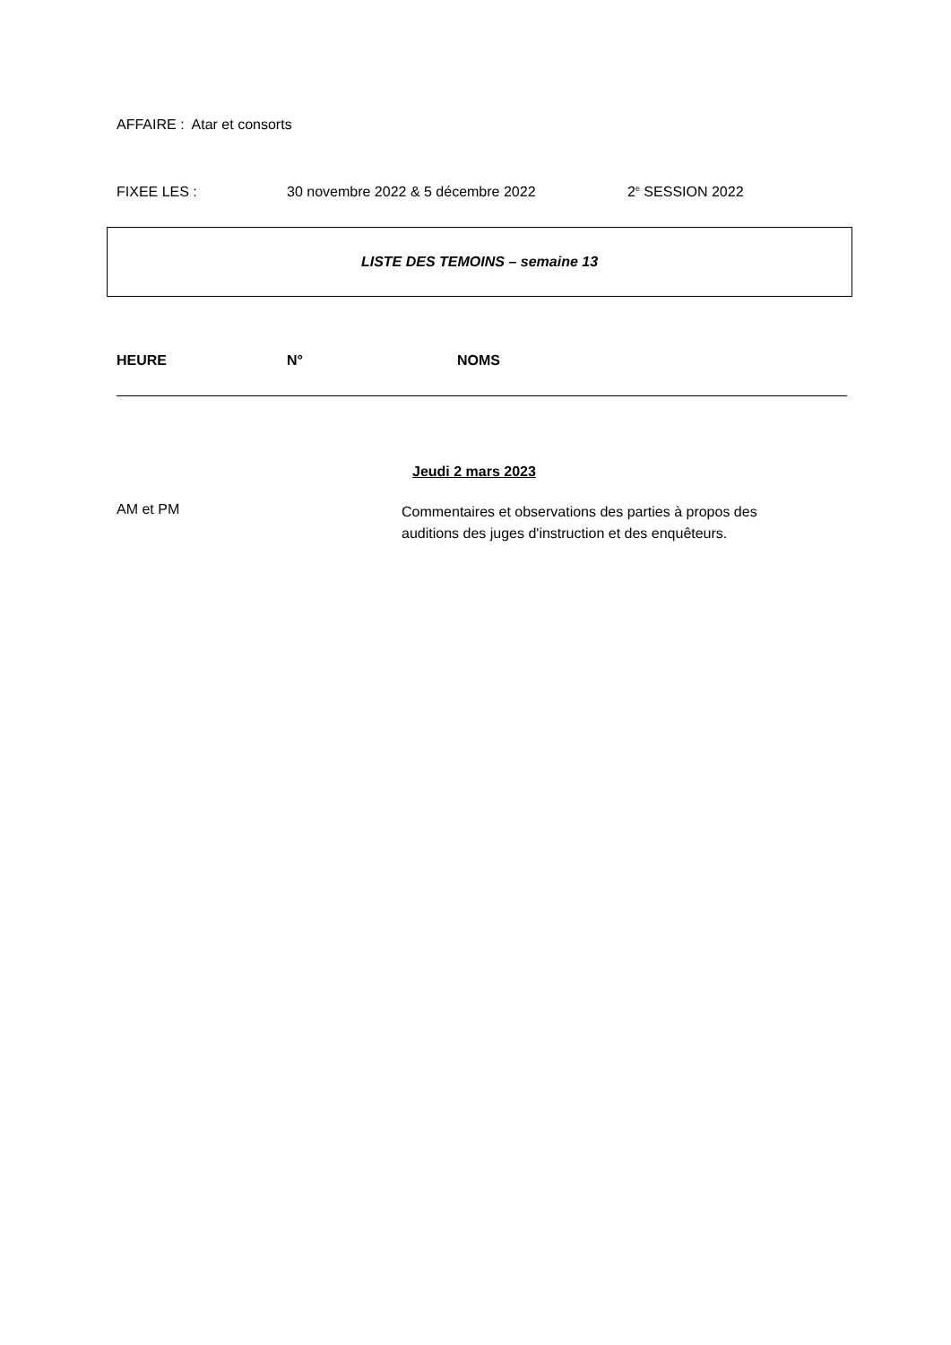AFFAIRE : Atar et consorts
FIXEE LES : 30 novembre 2022 & 5 décembre 2022 2<sup>e</sup> SESSION 2022
LISTE DES TEMOINS – semaine 13
HEURE N° NOMS
Jeudi 2 mars 2023
AM et PM Commentaires et observations des parties à propos des auditions des juges d'instruction et des enquêteurs.